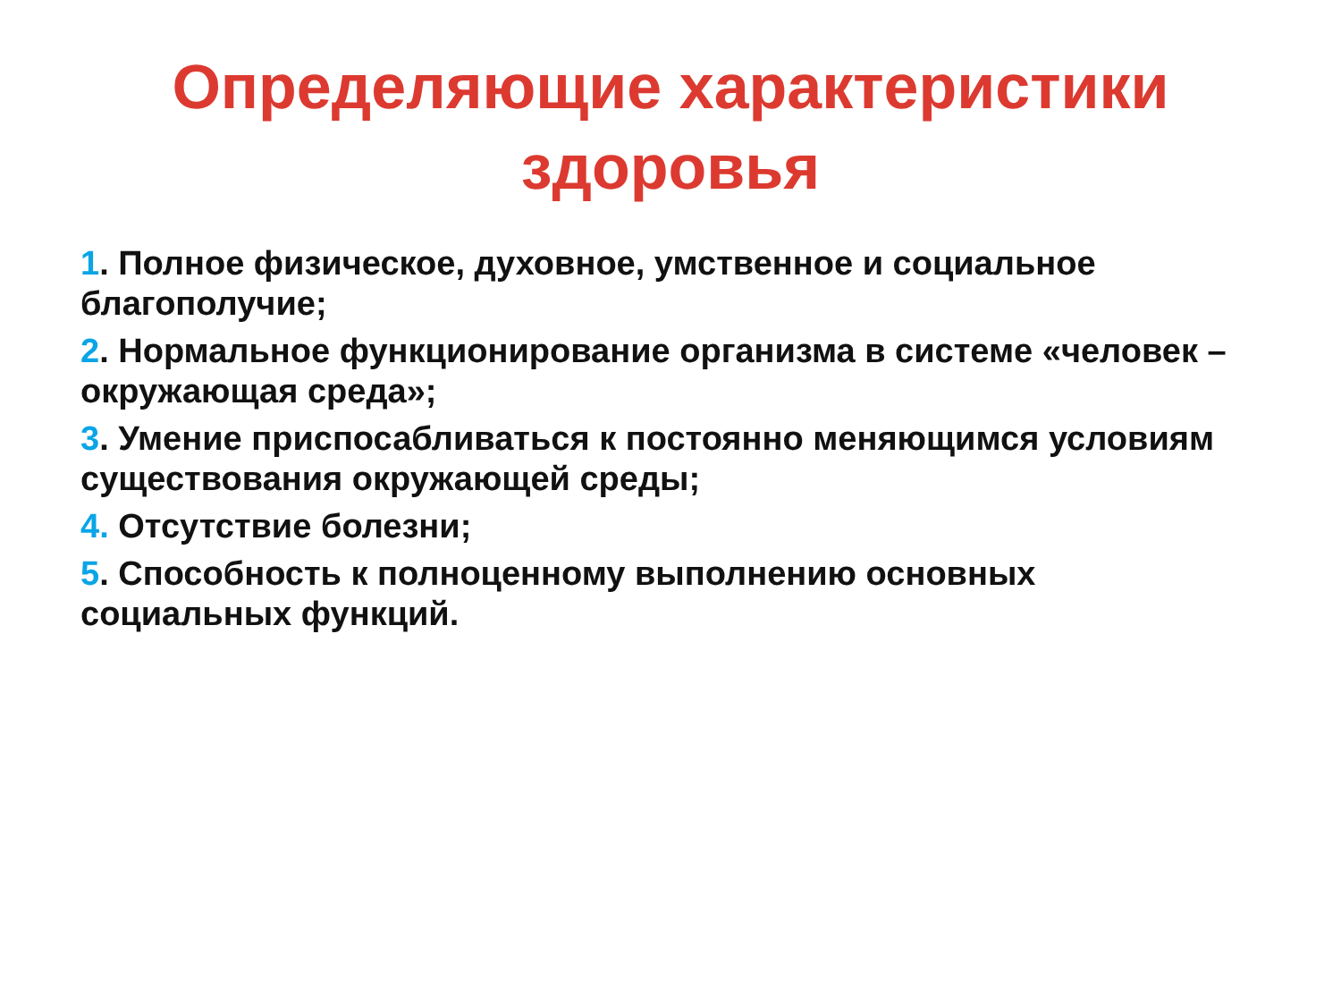Определяющие характеристики здоровья
1. Полное физическое, духовное, умственное и социальное благополучие;
2. Нормальное функционирование организма в системе «человек – окружающая среда»;
3. Умение приспосабливаться к постоянно меняющимся условиям существования окружающей среды;
4. Отсутствие болезни;
5. Способность к полноценному выполнению основных социальных функций.